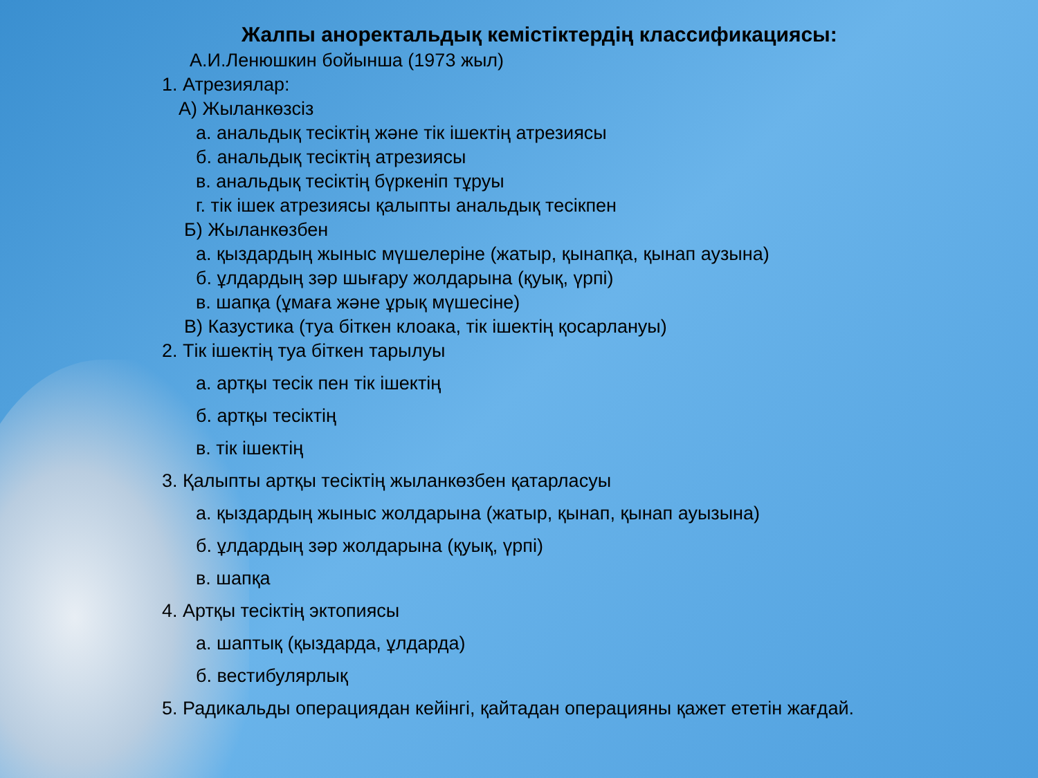Жалпы аноректальдық кемістіктердің классификациясы:
А.И.Ленюшкин бойынша (1973 жыл)
1. Атрезиялар:
А) Жыланкөзсіз
а. анальдық тесіктің және тік ішектің атрезиясы
б. анальдық тесіктің атрезиясы
в. анальдық тесіктің бүркеніп тұруы
г. тік ішек атрезиясы қалыпты анальдық тесікпен
Б) Жыланкөзбен
а. қыздардың жыныс мүшелеріне (жатыр, қынапқа, қынап аузына)
б. ұлдардың зәр шығару жолдарына (қуық, үрпі)
в. шапқа (ұмаға және ұрық мүшесіне)
В) Казустика (туа біткен клоака, тік ішектің қосарлануы)
2. Тік ішектің туа біткен тарылуы
а. артқы тесік пен тік ішектің
б. артқы тесіктің
в. тік ішектің
3. Қалыпты артқы тесіктің жыланкөзбен қатарласуы
а. қыздардың жыныс жолдарына (жатыр, қынап, қынап ауызына)
б. ұлдардың зәр жолдарына (қуық, үрпі)
в. шапқа
4. Артқы тесіктің эктопиясы
а. шаптық (қыздарда, ұлдарда)
б. вестибулярлық
5. Радикальды операциядан кейінгі, қайтадан операцияны қажет ететін жағдай.